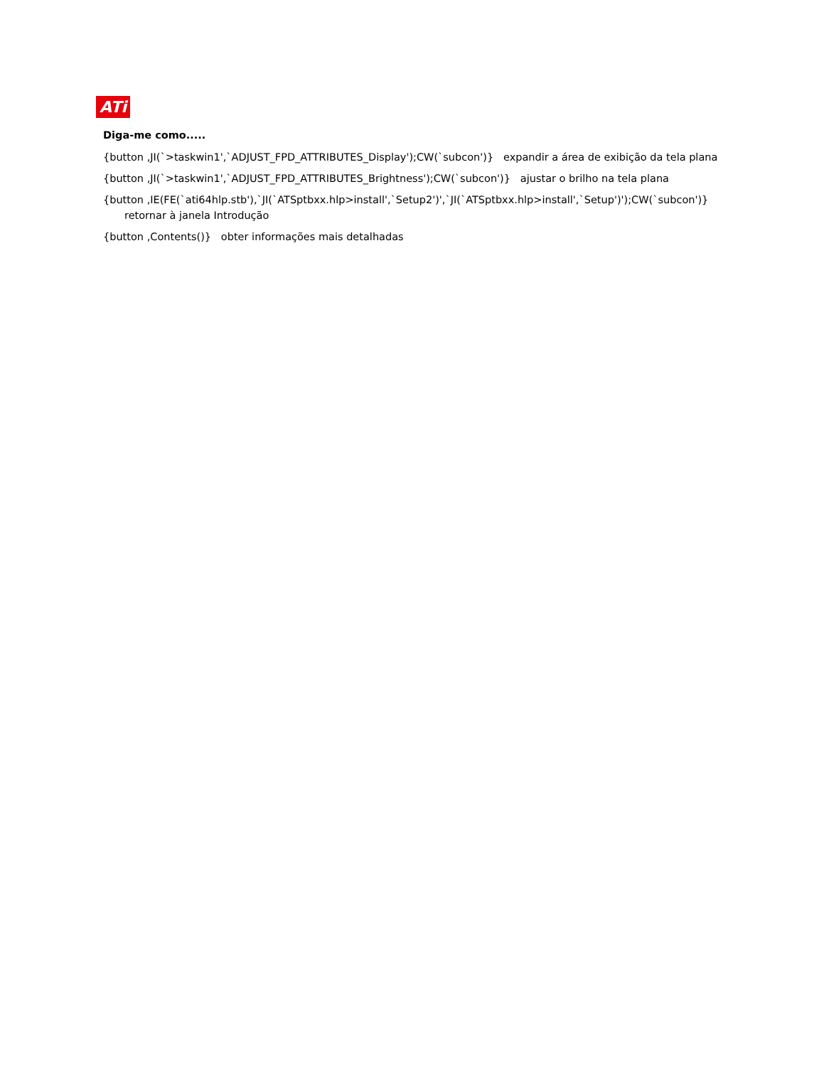ATi
Diga-me como.....
{button ,JI(`>taskwin1',`ADJUST_FPD_ATTRIBUTES_Display');CW(`subcon')} expandir a área de exibição da tela plana
{button ,JI(`>taskwin1',`ADJUST_FPD_ATTRIBUTES_Brightness');CW(`subcon')} ajustar o brilho na tela plana
{button ,IE(FE(`ati64hlp.stb'),`JI(`ATSptbxx.hlp>install',`Setup2')',`JI(`ATSptbxx.hlp>install',`Setup')');CW(`subcon')} retornar à janela Introdução
{button ,Contents()} obter informações mais detalhadas